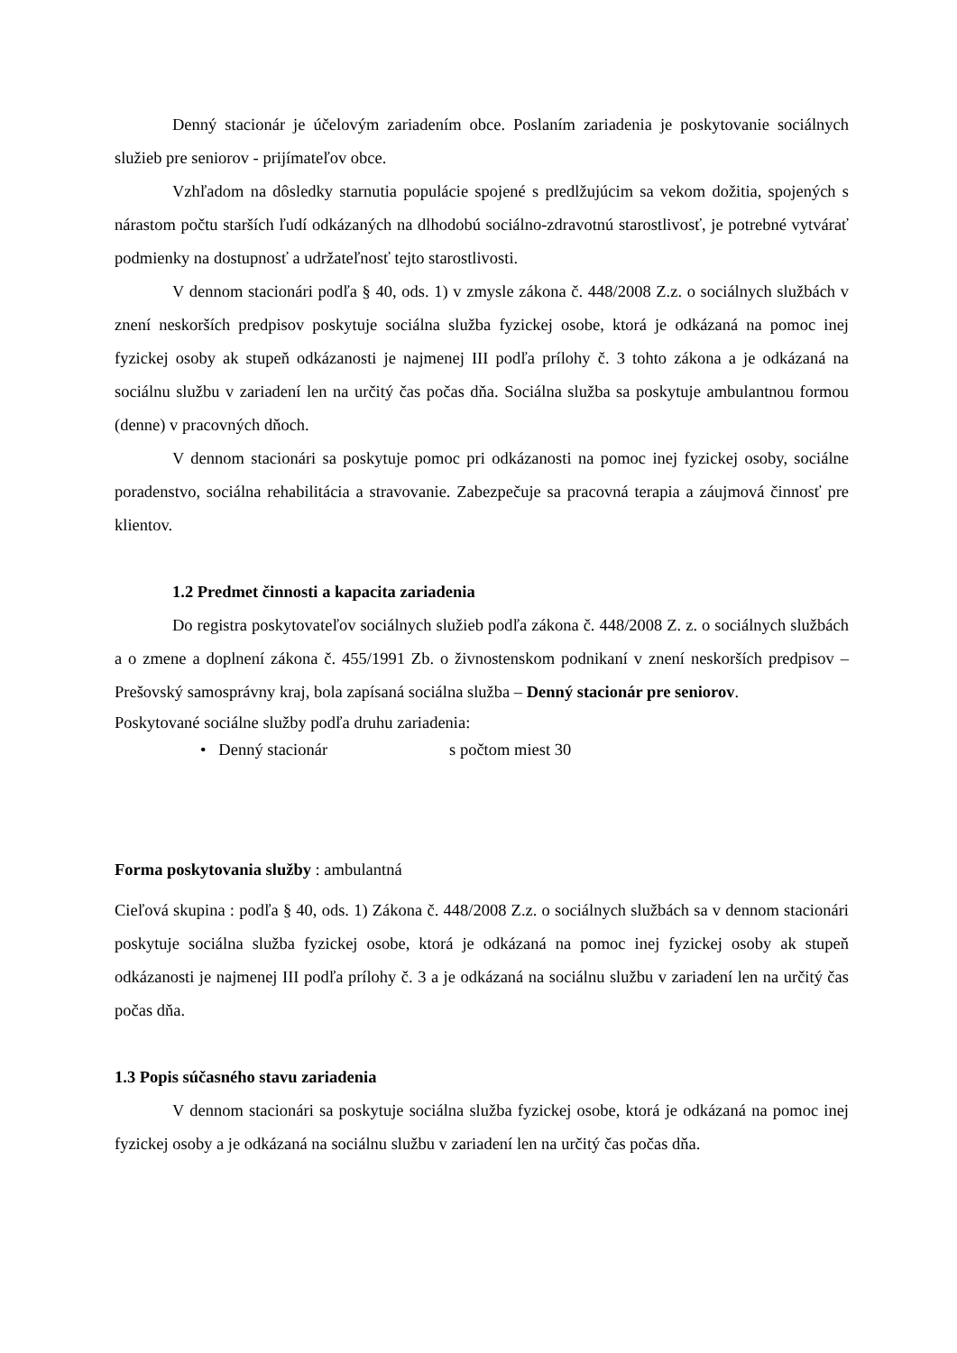Denný stacionár je účelovým zariadením obce. Poslaním zariadenia je poskytovanie sociálnych služieb pre seniorov - prijímateľov obce.
Vzhľadom na dôsledky starnutia populácie spojené s predlžujúcim sa vekom dožitia, spojených s nárastom počtu starších ľudí odkázaných na dlhodobú sociálno-zdravotnú starostlivosť, je potrebné vytvárať podmienky na dostupnosť a udržateľnosť tejto starostlivosti.
V dennom stacionári podľa § 40, ods. 1) v zmysle zákona č. 448/2008 Z.z. o sociálnych službách v znení neskorších predpisov poskytuje sociálna služba fyzickej osobe, ktorá je odkázaná na pomoc inej fyzickej osoby ak stupeň odkázanosti je najmenej III podľa prílohy č. 3 tohto zákona a je odkázaná na sociálnu službu v zariadení len na určitý čas počas dňa. Sociálna služba sa poskytuje ambulantnou formou (denne) v pracovných dňoch.
V dennom stacionári sa poskytuje pomoc pri odkázanosti na pomoc inej fyzickej osoby, sociálne poradenstvo, sociálna rehabilitácia a stravovanie. Zabezpečuje sa pracovná terapia a záujmová činnosť pre klientov.
1.2 Predmet činnosti a kapacita zariadenia
Do registra poskytovateľov sociálnych služieb podľa zákona č. 448/2008 Z. z. o sociálnych službách a o zmene a doplnení zákona č. 455/1991 Zb. o živnostenskom podnikaní v znení neskorších predpisov – Prešovský samosprávny kraj, bola zapísaná sociálna služba – Denný stacionár pre seniorov.
Poskytované sociálne služby podľa druhu zariadenia:
• Denný stacionár s počtom miest 30
Forma poskytovania služby : ambulantná
Cieľová skupina : podľa § 40, ods. 1) Zákona č. 448/2008 Z.z. o sociálnych službách sa v dennom stacionári poskytuje sociálna služba fyzickej osobe, ktorá je odkázaná na pomoc inej fyzickej osoby ak stupeň odkázanosti je najmenej III podľa prílohy č. 3 a je odkázaná na sociálnu službu v zariadení len na určitý čas počas dňa.
1.3 Popis súčasného stavu zariadenia
V dennom stacionári sa poskytuje sociálna služba fyzickej osobe, ktorá je odkázaná na pomoc inej fyzickej osoby a je odkázaná na sociálnu službu v zariadení len na určitý čas počas dňa.